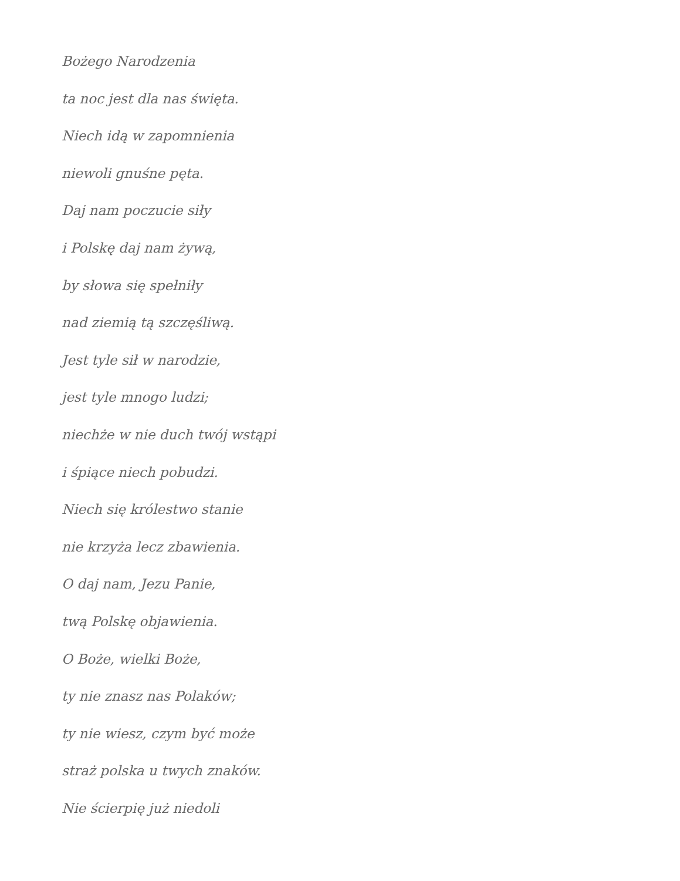Bożego Narodzenia
ta noc jest dla nas święta.
Niech idą w zapomnienia
niewoli gnuśne pęta.
Daj nam poczucie siły
i Polskę daj nam żywą,
by słowa się spełniły
nad ziemią tą szczęśliwą.
Jest tyle sił w narodzie,
jest tyle mnogo ludzi;
niechże w nie duch twój wstąpi
i śpiące niech pobudzi.
Niech się królestwo stanie
nie krzyża lecz zbawienia.
O daj nam, Jezu Panie,
twą Polskę objawienia.
O Boże, wielki Boże,
ty nie znasz nas Polaków;
ty nie wiesz, czym być może
straż polska u twych znaków.
Nie ścierpię już niedoli